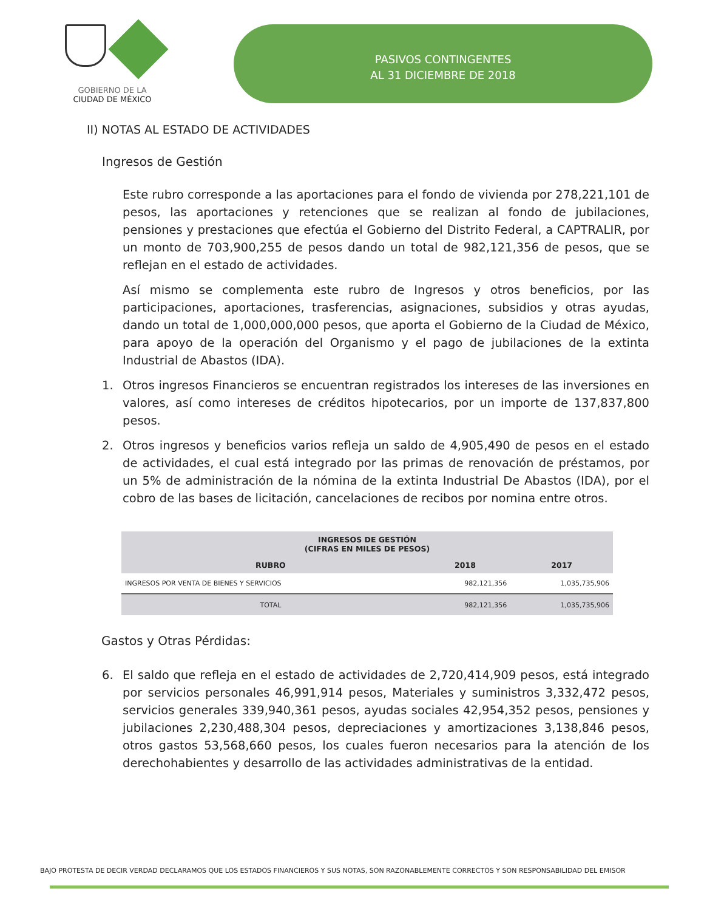GOBIERNO DE LA
CIUDAD DE MÉXICO
PASIVOS CONTINGENTES
AL 31 DICIEMBRE DE 2018
II) NOTAS AL ESTADO DE ACTIVIDADES
Ingresos de Gestión
Este rubro corresponde a las aportaciones para el fondo de vivienda por 278,221,101 de pesos, las aportaciones y retenciones que se realizan al fondo de jubilaciones, pensiones y prestaciones que efectúa el Gobierno del Distrito Federal, a CAPTRALIR, por un monto de 703,900,255 de pesos dando un total de 982,121,356 de pesos, que se reflejan en el estado de actividades.
Así mismo se complementa este rubro de Ingresos y otros beneficios, por las participaciones, aportaciones, trasferencias, asignaciones, subsidios y otras ayudas, dando un total de 1,000,000,000 pesos, que aporta el Gobierno de la Ciudad de México, para apoyo de la operación del Organismo y el pago de jubilaciones de la extinta Industrial de Abastos (IDA).
1. Otros ingresos Financieros se encuentran registrados los intereses de las inversiones en valores, así como intereses de créditos hipotecarios, por un importe de 137,837,800 pesos.
2. Otros ingresos y beneficios varios refleja un saldo de 4,905,490 de pesos en el estado de actividades, el cual está integrado por las primas de renovación de préstamos, por un 5% de administración de la nómina de la extinta Industrial De Abastos (IDA), por el cobro de las bases de licitación, cancelaciones de recibos por nomina entre otros.
| INGRESOS DE GESTIÓN (CIFRAS EN MILES DE PESOS) | | |
| --- | --- | --- |
| RUBRO | 2018 | 2017 |
| INGRESOS POR VENTA DE BIENES Y SERVICIOS | 982,121,356 | 1,035,735,906 |
| TOTAL | 982,121,356 | 1,035,735,906 |
Gastos y Otras Pérdidas:
6. El saldo que refleja en el estado de actividades de 2,720,414,909 pesos, está integrado por servicios personales 46,991,914 pesos, Materiales y suministros 3,332,472 pesos, servicios generales 339,940,361 pesos, ayudas sociales 42,954,352 pesos, pensiones y jubilaciones 2,230,488,304 pesos, depreciaciones y amortizaciones 3,138,846 pesos, otros gastos 53,568,660 pesos, los cuales fueron necesarios para la atención de los derechohabientes y desarrollo de las actividades administrativas de la entidad.
BAJO PROTESTA DE DECIR VERDAD DECLARAMOS QUE LOS ESTADOS FINANCIEROS Y SUS NOTAS, SON RAZONABLEMENTE CORRECTOS Y SON RESPONSABILIDAD DEL EMISOR